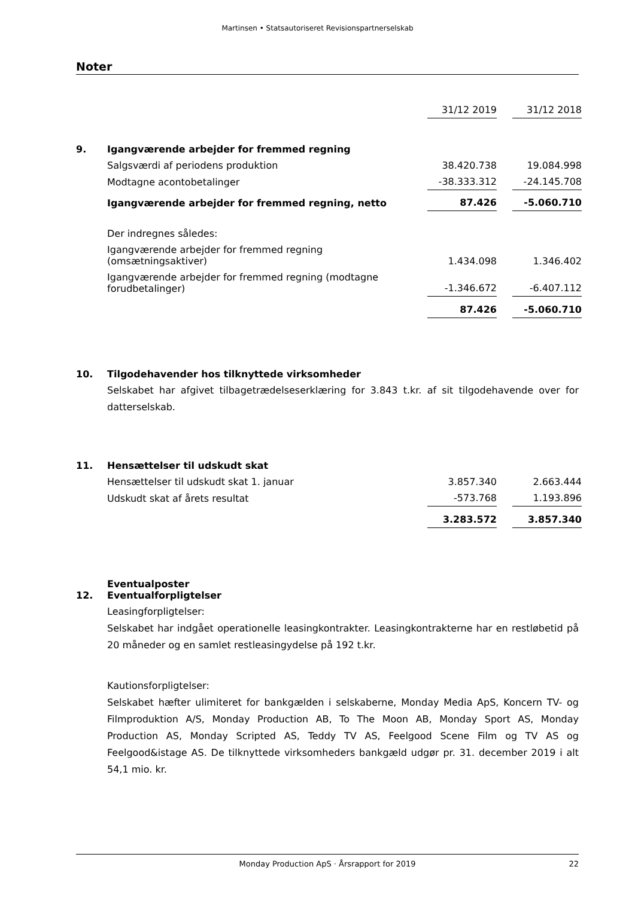Martinsen • Statsautoriseret Revisionspartnerselskab
Noter
| | | 31/12 2019 | | 31/12 2018 |
| 9. | Igangværende arbejder for fremmed regning | | | |
| | Salgsværdi af periodens produktion | 38.420.738 | | 19.084.998 |
| | Modtagne acontobetalinger | -38.333.312 | | -24.145.708 |
| | Igangværende arbejder for fremmed regning, netto | 87.426 | | -5.060.710 |
| | Der indregnes således: | | | |
| | Igangværende arbejder for fremmed regning (omsætningsaktiver) | 1.434.098 | | 1.346.402 |
| | Igangværende arbejder for fremmed regning (modtagne forudbetalinger) | -1.346.672 | | -6.407.112 |
| | | 87.426 | | -5.060.710 |
| 10. | Tilgodehavender hos tilknyttede virksomheder |
Selskabet har afgivet tilbagetrædelseserklæring for 3.843 t.kr. af sit tilgodehavende over for datterselskab.
| 11. | Hensættelser til udskudt skat | | | |
| | Hensættelser til udskudt skat 1. januar | 3.857.340 | | 2.663.444 |
| | Udskudt skat af årets resultat | -573.768 | | 1.193.896 |
| | | 3.283.572 | | 3.857.340 |
| 12. | Eventualposter Eventualforpligtelser |
Leasingforpligtelser:
Selskabet har indgået operationelle leasingkontrakter. Leasingkontrakterne har en restløbetid på 20 måneder og en samlet restleasingydelse på 192 t.kr.
Kautionsforpligtelser:
Selskabet hæfter ulimiteret for bankgælden i selskaberne, Monday Media ApS, Koncern TV- og Filmproduktion A/S, Monday Production AB, To The Moon AB, Monday Sport AS, Monday Production AS, Monday Scripted AS, Teddy TV AS, Feelgood Scene Film og TV AS og Feelgood&istage AS. De tilknyttede virksomheders bankgæld udgør pr. 31. december 2019 i alt 54,1 mio. kr.
Monday Production ApS · Årsrapport for 2019 22